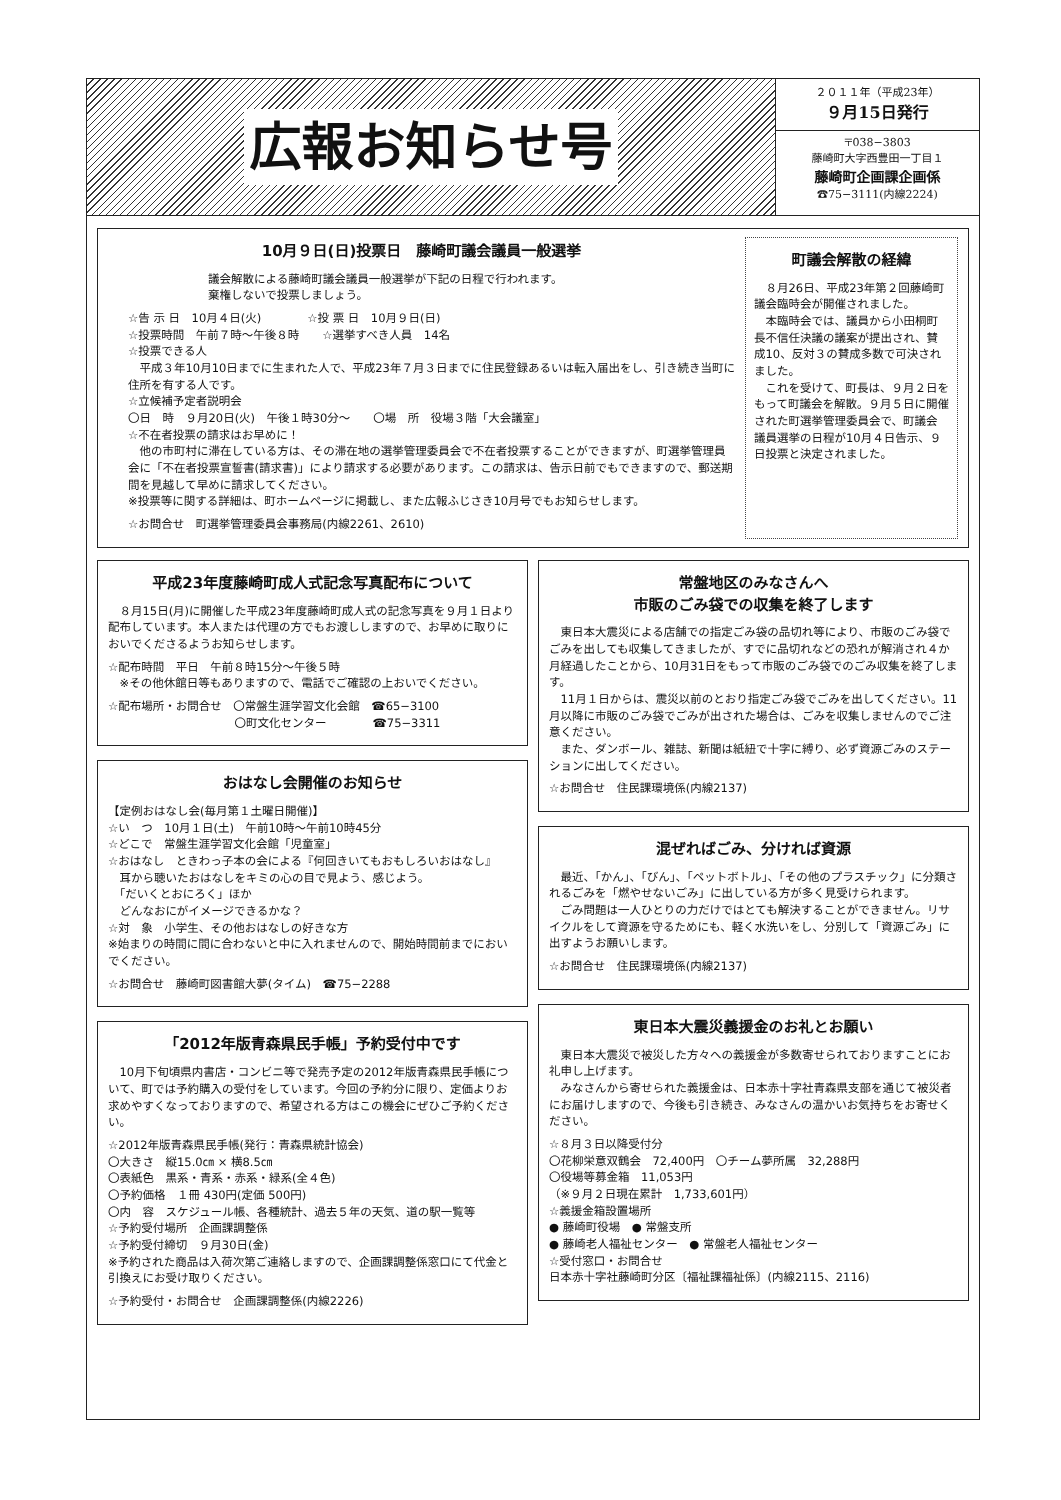広報お知らせ号
２０１１年（平成23年）
９月15日発行
〒038−3803
藤崎町大字西豊田一丁目１
藤崎町企画課企画係
☎75−3111(内線2224)
10月９日(日)投票日　藤崎町議会議員一般選挙
議会解散による藤崎町議会議員一般選挙が下記の日程で行われます。
棄権しないで投票しましょう。
☆告 示 日　10月４日(火)　　　　☆投 票 日　10月９日(日)
☆投票時間　午前７時〜午後８時　　☆選挙すべき人員　14名
☆投票できる人
　平成３年10月10日までに生まれた人で、平成23年７月３日までに住民登録あるいは転入届出をし、引き続き当町に住所を有する人です。
☆立候補予定者説明会
〇日　時　９月20日(火)　午後１時30分〜　　〇場　所　役場３階「大会議室」
☆不在者投票の請求はお早めに！
　他の市町村に滞在している方は、その滞在地の選挙管理委員会で不在者投票することができますが、町選挙管理員会に「不在者投票宣誓書(請求書)」により請求する必要があります。この請求は、告示日前でもできますので、郵送期間を見越して早めに請求してください。
※投票等に関する詳細は、町ホームページに掲載し、また広報ふじさき10月号でもお知らせします。
☆お問合せ　町選挙管理委員会事務局(内線2261、2610)
町議会解散の経緯
　８月26日、平成23年第２回藤崎町議会臨時会が開催されました。
　本臨時会では、議員から小田桐町長不信任決議の議案が提出され、賛成10、反対３の賛成多数で可決されました。
　これを受けて、町長は、９月２日をもって町議会を解散。９月５日に開催された町選挙管理委員会で、町議会議員選挙の日程が10月４日告示、９日投票と決定されました。
平成23年度藤崎町成人式記念写真配布について
　８月15日(月)に開催した平成23年度藤崎町成人式の記念写真を９月１日より配布しています。本人または代理の方でもお渡ししますので、お早めに取りにおいでくださるようお知らせします。
☆配布時間　平日　午前８時15分〜午後５時
　※その他休館日等もありますので、電話でご確認の上おいでください。
☆配布場所・お問合せ　〇常盤生涯学習文化会館　☎65−3100
　　　　　　　　　　　〇町文化センター　　　　☎75−3311
おはなし会開催のお知らせ
【定例おはなし会(毎月第１土曜日開催)】
☆い　つ　10月１日(土)　午前10時〜午前10時45分
☆どこで　常盤生涯学習文化会館「児童室」
☆おはなし　ときわっ子本の会による『何回きいてもおもしろいおはなし』
　耳から聴いたおはなしをキミの心の目で見よう、感じよう。
　「だいくとおにろく」ほか
　どんなおにがイメージできるかな？
☆対　象　小学生、その他おはなしの好きな方
※始まりの時間に間に合わないと中に入れませんので、開始時間前までにおいでください。
☆お問合せ　藤崎町図書館大夢(タイム)　☎75−2288
「2012年版青森県民手帳」予約受付中です
　10月下旬頃県内書店・コンビニ等で発売予定の2012年版青森県民手帳について、町では予約購入の受付をしています。今回の予約分に限り、定価よりお求めやすくなっておりますので、希望される方はこの機会にぜひご予約ください。
☆2012年版青森県民手帳(発行：青森県統計協会)
〇大きさ　縦15.0㎝ × 横8.5㎝
〇表紙色　黒系・青系・赤系・緑系(全４色)
〇予約価格　１冊 430円(定価 500円)
〇内　容　スケジュール帳、各種統計、過去５年の天気、道の駅一覧等
☆予約受付場所　企画課調整係
☆予約受付締切　９月30日(金)
※予約された商品は入荷次第ご連絡しますので、企画課調整係窓口にて代金と引換えにお受け取りください。
☆予約受付・お問合せ　企画課調整係(内線2226)
常盤地区のみなさんへ
市販のごみ袋での収集を終了します
　東日本大震災による店舗での指定ごみ袋の品切れ等により、市販のごみ袋でごみを出しても収集してきましたが、すでに品切れなどの恐れが解消され４か月経過したことから、10月31日をもって市販のごみ袋でのごみ収集を終了します。
　11月１日からは、震災以前のとおり指定ごみ袋でごみを出してください。11月以降に市販のごみ袋でごみが出された場合は、ごみを収集しませんのでご注意ください。
　また、ダンボール、雑誌、新聞は紙紐で十字に縛り、必ず資源ごみのステーションに出してください。
☆お問合せ　住民課環境係(内線2137)
混ぜればごみ、分ければ資源
　最近、「かん」、「びん」、「ペットボトル」、「その他のプラスチック」に分類されるごみを「燃やせないごみ」に出している方が多く見受けられます。
　ごみ問題は一人ひとりの力だけではとても解決することができません。リサイクルをして資源を守るためにも、軽く水洗いをし、分別して「資源ごみ」に出すようお願いします。
☆お問合せ　住民課環境係(内線2137)
東日本大震災義援金のお礼とお願い
　東日本大震災で被災した方々への義援金が多数寄せられておりますことにお礼申し上げます。
　みなさんから寄せられた義援金は、日本赤十字社青森県支部を通じて被災者にお届けしますので、今後も引き続き、みなさんの温かいお気持ちをお寄せください。
☆８月３日以降受付分
〇花柳栄意双鶴会　72,400円　〇チーム夢所属　32,288円
〇役場等募金箱　11,053円
（※９月２日現在累計　1,733,601円）
☆義援金箱設置場所
● 藤崎町役場　● 常盤支所
● 藤崎老人福祉センター　● 常盤老人福祉センター
☆受付窓口・お問合せ
日本赤十字社藤崎町分区〔福祉課福祉係〕(内線2115、2116)